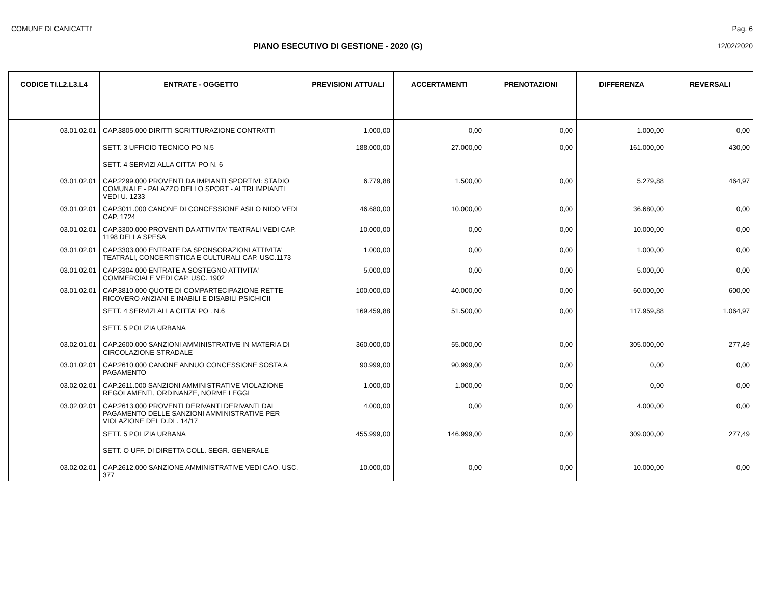COMUNE DI CANICATTI' Pag. 6
PIANO ESECUTIVO DI GESTIONE - 2020 (G)
12/02/2020
| CODICE TI.L2.L3.L4 | ENTRATE - OGGETTO | PREVISIONI ATTUALI | ACCERTAMENTI | PRENOTAZIONI | DIFFERENZA | REVERSALI |
| --- | --- | --- | --- | --- | --- | --- |
| 03.01.02.01 | CAP.3805.000 DIRITTI SCRITTURAZIONE CONTRATTI | 1.000,00 | 0,00 | 0,00 | 1.000,00 | 0,00 |
| | SETT. 3 UFFICIO TECNICO PO N.5 | 188.000,00 | 27.000,00 | 0,00 | 161.000,00 | 430,00 |
| | SETT. 4 SERVIZI ALLA CITTA' PO N. 6 | | | | | |
| 03.01.02.01 | CAP.2299.000 PROVENTI DA IMPIANTI SPORTIVI: STADIO COMUNALE - PALAZZO DELLO SPORT - ALTRI IMPIANTI VEDI U. 1233 | 6.779,88 | 1.500,00 | 0,00 | 5.279,88 | 464,97 |
| 03.01.02.01 | CAP.3011.000 CANONE DI CONCESSIONE ASILO NIDO VEDI CAP. 1724 | 46.680,00 | 10.000,00 | 0,00 | 36.680,00 | 0,00 |
| 03.01.02.01 | CAP.3300.000 PROVENTI DA ATTIVITA' TEATRALI VEDI CAP. 1198 DELLA SPESA | 10.000,00 | 0,00 | 0,00 | 10.000,00 | 0,00 |
| 03.01.02.01 | CAP.3303.000 ENTRATE DA SPONSORAZIONI ATTIVITA' TEATRALI, CONCERTISTICA E CULTURALI CAP. USC.1173 | 1.000,00 | 0,00 | 0,00 | 1.000,00 | 0,00 |
| 03.01.02.01 | CAP.3304.000 ENTRATE A SOSTEGNO ATTIVITA' COMMERCIALE VEDI CAP. USC. 1902 | 5.000,00 | 0,00 | 0,00 | 5.000,00 | 0,00 |
| 03.01.02.01 | CAP.3810.000 QUOTE DI COMPARTECIPAZIONE RETTE RICOVERO ANZIANI E INABILI E DISABILI PSICHICII | 100.000,00 | 40.000,00 | 0,00 | 60.000,00 | 600,00 |
| | SETT. 4 SERVIZI ALLA CITTA' PO . N.6 | 169.459,88 | 51.500,00 | 0,00 | 117.959,88 | 1.064,97 |
| | SETT. 5 POLIZIA URBANA | | | | | |
| 03.02.01.01 | CAP.2600.000 SANZIONI AMMINISTRATIVE IN MATERIA DI CIRCOLAZIONE STRADALE | 360.000,00 | 55.000,00 | 0,00 | 305.000,00 | 277,49 |
| 03.01.02.01 | CAP.2610.000 CANONE ANNUO CONCESSIONE SOSTA A PAGAMENTO | 90.999,00 | 90.999,00 | 0,00 | 0,00 | 0,00 |
| 03.02.02.01 | CAP.2611.000 SANZIONI AMMINISTRATIVE VIOLAZIONE REGOLAMENTI, ORDINANZE, NORME LEGGI | 1.000,00 | 1.000,00 | 0,00 | 0,00 | 0,00 |
| 03.02.02.01 | CAP.2613.000 PROVENTI DERIVANTI DERIVANTI DAL PAGAMENTO DELLE SANZIONI AMMINISTRATIVE PER VIOLAZIONE DEL D.DL. 14/17 | 4.000,00 | 0,00 | 0,00 | 4.000,00 | 0,00 |
| | SETT. 5 POLIZIA URBANA | 455.999,00 | 146.999,00 | 0,00 | 309.000,00 | 277,49 |
| | SETT. O UFF. DI DIRETTA COLL. SEGR. GENERALE | | | | | |
| 03.02.02.01 | CAP.2612.000 SANZIONE AMMINISTRATIVE VEDI CAO. USC. 377 | 10.000,00 | 0,00 | 0,00 | 10.000,00 | 0,00 |